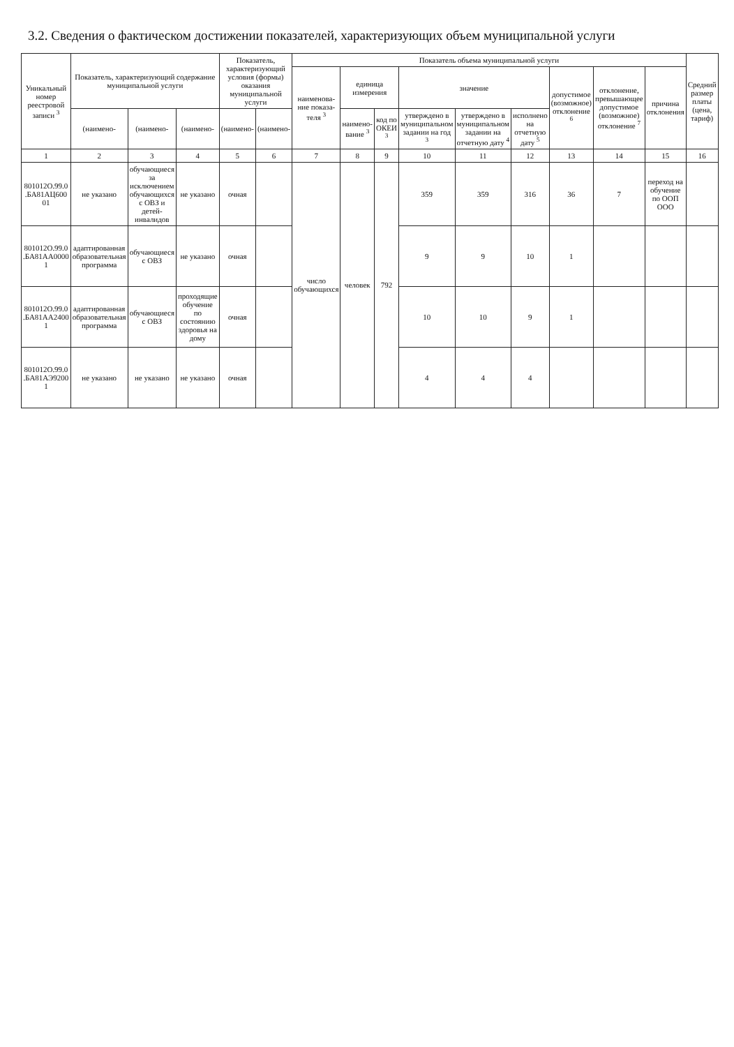3.2. Сведения о фактическом достижении показателей, характеризующих объем муниципальной услуги
| Уникальный номер реестровой записи <sup>3</sup> | Показатель, характеризующий содержание муниципальной услуги | | | Показатель, характеризующий условия (формы) оказания муниципальной услуги | | Показатель объема муниципальной услуги | | | | | | | | | Средний размер платы (цена, тариф) |
| --- | --- | --- | --- | --- | --- | --- | --- | --- | --- | --- | --- | --- | --- | --- | --- |
| | | | | | | наименова-ние показа-теля <sup>3</sup> | единица измерения | | значение | | | допустимое (возможное) отклонение <sup>6</sup> | отклонение, превышающее допустимое (возможное) отклонение <sup>7</sup> | причина отклонения | |
| | (наимено- | (наимено- | (наимено- | (наимено- | (наимено- | | наимено-вание <sup>3</sup> | код по ОКЕИ <sup>3</sup> | утверждено в муниципальном задании на год <sup>3</sup> | утверждено в муниципальном задании на отчетную дату <sup>4</sup> | исполнено на отчетную дату <sup>5</sup> | | | | |
| 1 | 2 | 3 | 4 | 5 | 6 | 7 | 8 | 9 | 10 | 11 | 12 | 13 | 14 | 15 | 16 |
| 801012О.99.0 .БА81АЦ600 01 | не указано | обучающиеся за исключением обучающихся с ОВЗ и детей-инвалидов | не указано | очная | | число обучающихся | человек | 792 | 359 | 359 | 316 | 36 | 7 | переход на обучение по ООП ООО | |
| 801012О.99.0 .БА81АА0000 1 | адаптированная образовательная программа | обучающиеся с ОВЗ | не указано | очная | | | | | 9 | 9 | 10 | 1 | | | |
| 801012О.99.0 .БА81АА2400 1 | адаптированная образовательная программа | обучающиеся с ОВЗ | проходящие обучение по состоянию здоровья на дому | очная | | | | | 10 | 10 | 9 | 1 | | | |
| 801012О.99.0 .БА81АЭ9200 1 | не указано | не указано | не указано | очная | | | | | 4 | 4 | 4 | | | | |